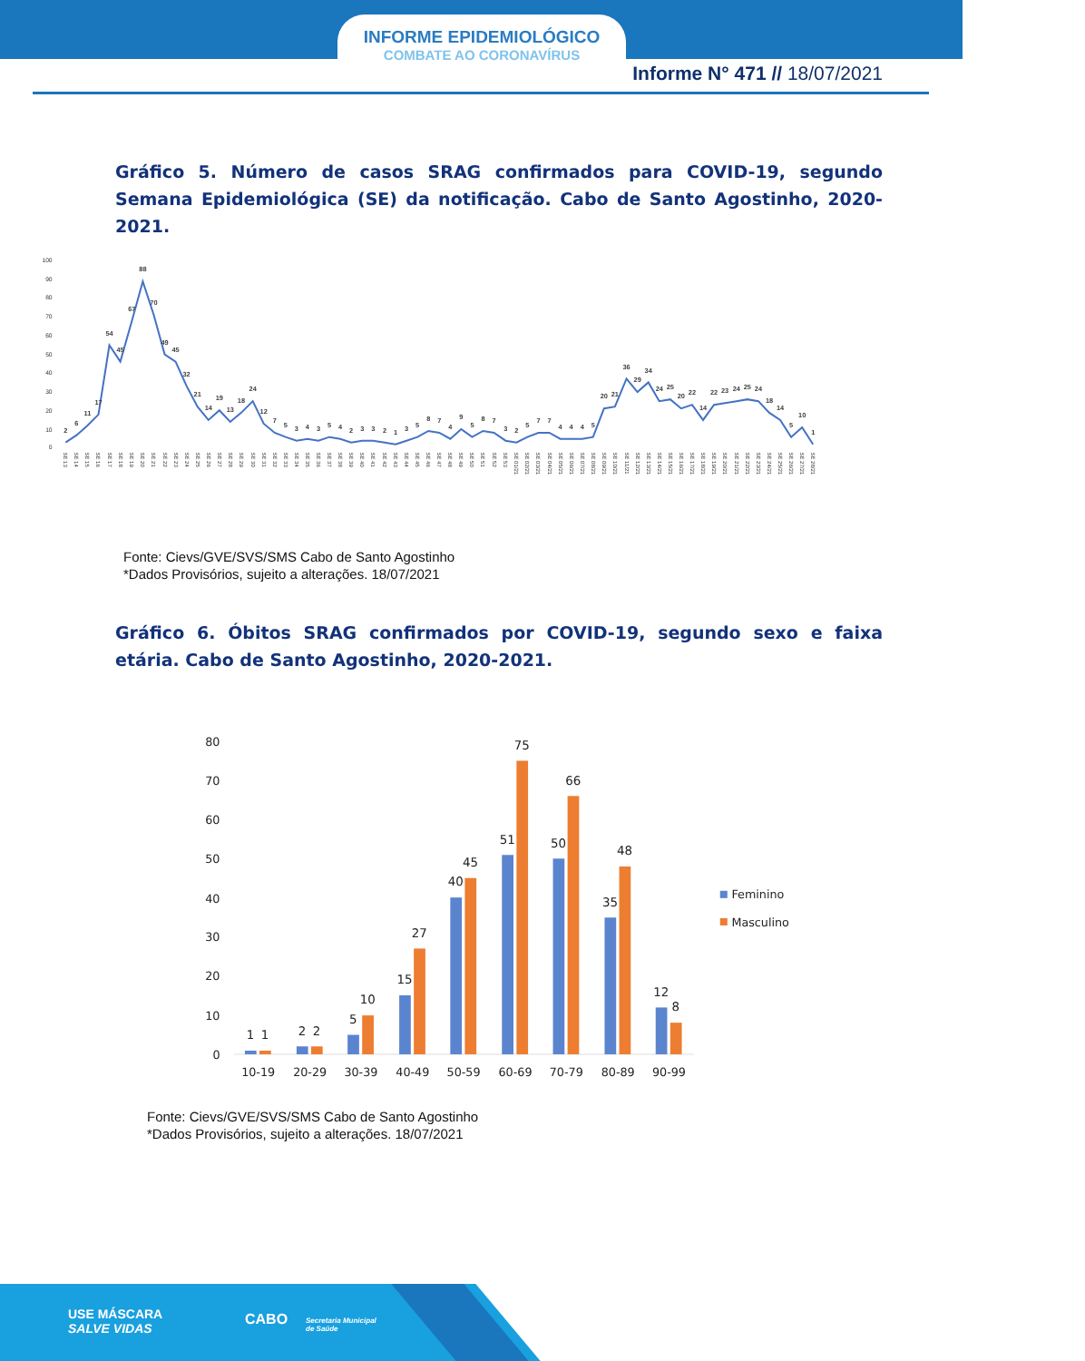INFORME EPIDEMIOLÓGICO
COMBATE AO CORONAVÍRUS
Informe N° 471 // 18/07/2021
Gráfico 5. Número de casos SRAG confirmados para COVID-19, segundo Semana Epidemiológica (SE) da notificação. Cabo de Santo Agostinho, 2020-2021.
100
90
80
70
60
50
40
30
20
10
0
2
6
11
17
54
45
67
88
70
49
45
32
21
14
19
13
18
24
12
7
5
3
4
3
5
4
2
3
3
2
1
3
5
8
7
4
9
5
8
7
3
2
5
7
7
4
4
4
5
20
21
36
29
34
24
25
20
22
14
22
23
24
25
24
18
14
5
10
1
SE 13
SE 14
SE 15
SE 16
SE 17
SE 18
SE 19
SE 20
SE 21
SE 22
SE 23
SE 24
SE 25
SE 26
SE 27
SE 28
SE 29
SE 30
SE 31
SE 32
SE 33
SE 34
SE 35
SE 36
SE 37
SE 38
SE 39
SE 40
SE 41
SE 42
SE 43
SE 44
SE 45
SE 46
SE 47
SE 48
SE 49
SE 50
SE 51
SE 52
SE 53
SE 01/21
SE 02/21
SE 03/21
SE 04/21
SE 05/21
SE 06/21
SE 07/21
SE 08/21
SE 09/21
SE 10/21
SE 11/21
SE 12/21
SE 13/21
SE 14/21
SE 15/21
SE 16/21
SE 17/21
SE 18/21
SE 19/21
SE 20/21
SE 21/21
SE 22/21
SE 23/21
SE 24/21
SE 25/21
SE 26/21
SE 27/21
SE 28/21
Fonte: Cievs/GVE/SVS/SMS Cabo de Santo Agostinho
*Dados Provisórios, sujeito a alterações. 18/07/2021
Gráfico 6. Óbitos SRAG confirmados por COVID-19, segundo sexo e faixa etária. Cabo de Santo Agostinho, 2020-2021.
80
70
60
50
40
30
20
10
0
1
1
2
2
5
10
15
27
40
45
51
75
50
66
35
48
12
8
10-19
20-29
30-39
40-49
50-59
60-69
70-79
80-89
90-99
Feminino
Masculino
Fonte: Cievs/GVE/SVS/SMS Cabo de Santo Agostinho
*Dados Provisórios, sujeito a alterações. 18/07/2021
USE MÁSCARA
SALVE VIDAS
CABO Secretaria Municipal
de Saúde